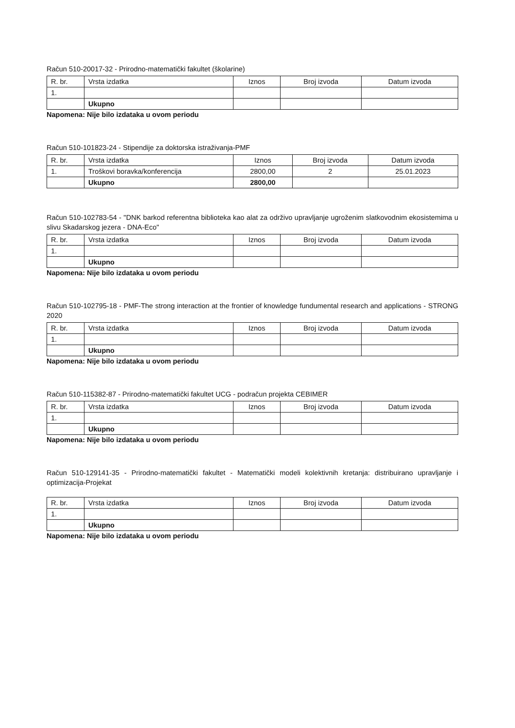Račun 510-20017-32 - Prirodno-matematički fakultet (školarine)
| R. br. | Vrsta izdatka | Iznos | Broj izvoda | Datum izvoda |
| --- | --- | --- | --- | --- |
| 1. | | | | |
| | Ukupno | | | |
Napomena: Nije bilo izdataka u ovom periodu
Račun 510-101823-24 - Stipendije za doktorska istraživanja-PMF
| R. br. | Vrsta izdatka | Iznos | Broj izvoda | Datum izvoda |
| --- | --- | --- | --- | --- |
| 1. | Troškovi boravka/konferencija | 2800,00 | 2 | 25.01.2023 |
| | Ukupno | 2800,00 | | |
Račun 510-102783-54 - "DNK barkod referentna biblioteka kao alat za održivo upravljanje ugroženim slatkovodnim ekosistemima u slivu Skadarskog jezera - DNA-Eco"
| R. br. | Vrsta izdatka | Iznos | Broj izvoda | Datum izvoda |
| --- | --- | --- | --- | --- |
| 1. | | | | |
| | Ukupno | | | |
Napomena: Nije bilo izdataka u ovom periodu
Račun 510-102795-18 - PMF-The strong interaction at the frontier of knowledge fundumental research and applications - STRONG 2020
| R. br. | Vrsta izdatka | Iznos | Broj izvoda | Datum izvoda |
| --- | --- | --- | --- | --- |
| 1. | | | | |
| | Ukupno | | | |
Napomena: Nije bilo izdataka u ovom periodu
Račun 510-115382-87 - Prirodno-matematički fakultet UCG - podračun projekta CEBIMER
| R. br. | Vrsta izdatka | Iznos | Broj izvoda | Datum izvoda |
| --- | --- | --- | --- | --- |
| 1. | | | | |
| | Ukupno | | | |
Napomena: Nije bilo izdataka u ovom periodu
Račun 510-129141-35 - Prirodno-matematički fakultet - Matematički modeli kolektivnih kretanja: distribuirano upravljanje i optimizacija-Projekat
| R. br. | Vrsta izdatka | Iznos | Broj izvoda | Datum izvoda |
| --- | --- | --- | --- | --- |
| 1. | | | | |
| | Ukupno | | | |
Napomena: Nije bilo izdataka u ovom periodu